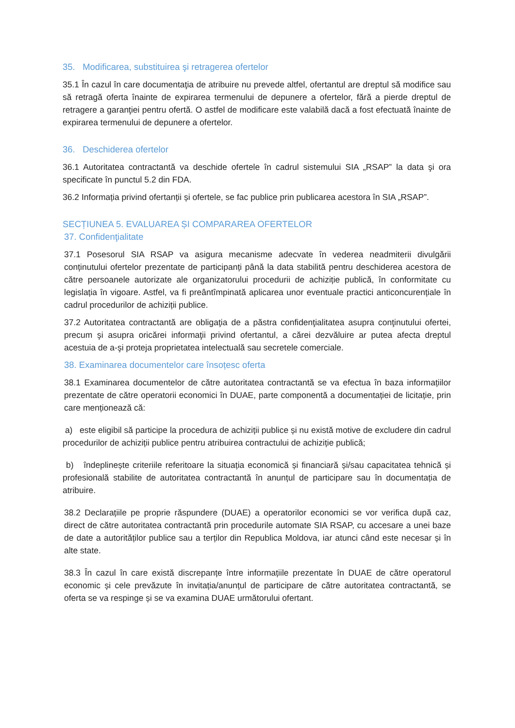35. Modificarea, substituirea şi retragerea ofertelor
35.1 În cazul în care documentaţia de atribuire nu prevede altfel, ofertantul are dreptul să modifice sau să retragă oferta înainte de expirarea termenului de depunere a ofertelor, fără a pierde dreptul de retragere a garanţiei pentru ofertă. O astfel de modificare este valabilă dacă a fost efectuată înainte de expirarea termenului de depunere a ofertelor.
36. Deschiderea ofertelor
36.1 Autoritatea contractantă va deschide ofertele în cadrul sistemului SIA „RSAP” la data şi ora specificate în punctul 5.2 din FDA.
36.2 Informația privind ofertanții și ofertele, se fac publice prin publicarea acestora în SIA „RSAP”.
SECȚIUNEA 5. EVALUAREA ȘI COMPARAREA OFERTELOR
37. Confidenţialitate
37.1 Posesorul SIA RSAP va asigura mecanisme adecvate în vederea neadmiterii divulgării conținutului ofertelor prezentate de participanți până la data stabilită pentru deschiderea acestora de către persoanele autorizate ale organizatorului procedurii de achiziție publică, în conformitate cu legislația în vigoare. Astfel, va fi preântîmpinată aplicarea unor eventuale practici anticoncurențiale în cadrul procedurilor de achiziții publice.
37.2 Autoritatea contractantă are obligaţia de a păstra confidenţialitatea asupra conţinutului ofertei, precum şi asupra oricărei informaţii privind ofertantul, a cărei dezvăluire ar putea afecta dreptul acestuia de a-şi proteja proprietatea intelectuală sau secretele comerciale.
38. Examinarea documentelor care însoțesc oferta
38.1 Examinarea documentelor de către autoritatea contractantă se va efectua în baza informațiilor prezentate de către operatorii economici în DUAE, parte componentă a documentației de licitație, prin care menționează că:
a) este eligibil să participe la procedura de achiziții publice și nu există motive de excludere din cadrul procedurilor de achiziții publice pentru atribuirea contractului de achiziție publică;
b) îndeplinește criteriile referitoare la situația economică și financiară și/sau capacitatea tehnică și profesională stabilite de autoritatea contractantă în anunțul de participare sau în documentația de atribuire.
38.2 Declarațiile pe proprie răspundere (DUAE) a operatorilor economici se vor verifica după caz, direct de către autoritatea contractantă prin procedurile automate SIA RSAP, cu accesare a unei baze de date a autorităților publice sau a terților din Republica Moldova, iar atunci când este necesar și în alte state.
38.3 În cazul în care există discrepanțe între informațiile prezentate în DUAE de către operatorul economic și cele prevăzute în invitația/anunțul de participare de către autoritatea contractantă, se oferta se va respinge și se va examina DUAE următorului ofertant.